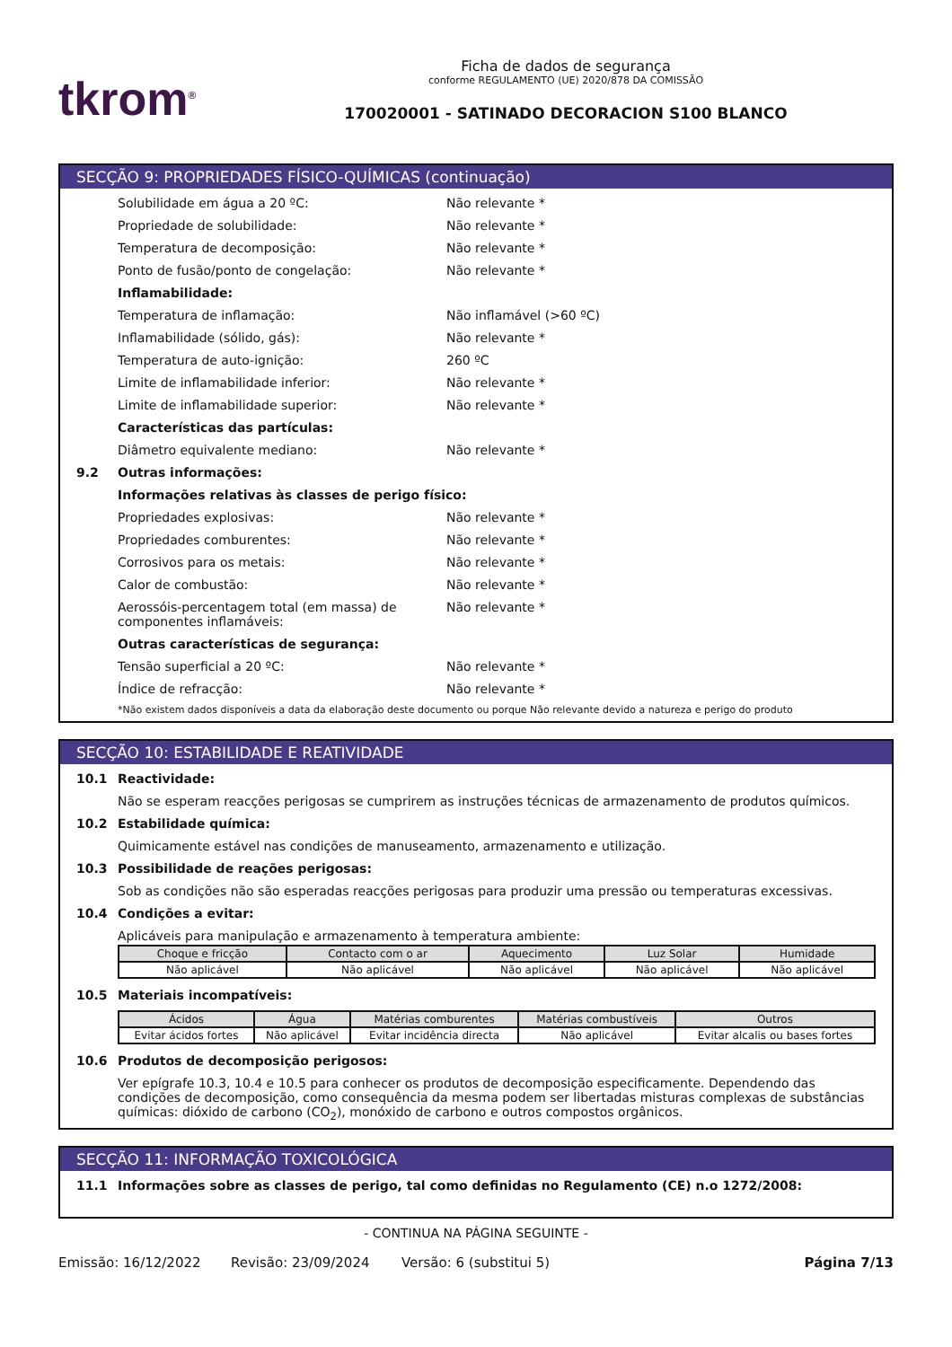tkrom<sup>®</sup>
Ficha de dados de segurança
conforme REGULAMENTO (UE) 2020/878 DA COMISSÃO
170020001 - SATINADO DECORACION S100 BLANCO
SECÇÃO 9: PROPRIEDADES FÍSICO-QUÍMICAS (continuação)
Solubilidade em água a 20 ºC: Não relevante *
Propriedade de solubilidade: Não relevante *
Temperatura de decomposição: Não relevante *
Ponto de fusão/ponto de congelação: Não relevante *
Inflamabilidade:
Temperatura de inflamação: Não inflamável (>60 ºC)
Inflamabilidade (sólido, gás): Não relevante *
Temperatura de auto-ignição: 260 ºC
Limite de inflamabilidade inferior: Não relevante *
Limite de inflamabilidade superior: Não relevante *
Características das partículas:
Diâmetro equivalente mediano: Não relevante *
9.2 Outras informações:
Informações relativas às classes de perigo físico:
Propriedades explosivas: Não relevante *
Propriedades comburentes: Não relevante *
Corrosivos para os metais: Não relevante *
Calor de combustão: Não relevante *
Aerossóis-percentagem total (em massa) de componentes inflamáveis: Não relevante *
Outras características de segurança:
Tensão superficial a 20 ºC: Não relevante *
Índice de refracção: Não relevante *
*Não existem dados disponíveis a data da elaboração deste documento ou porque Não relevante devido a natureza e perigo do produto
SECÇÃO 10: ESTABILIDADE E REATIVIDADE
10.1 Reactividade:
Não se esperam reacções perigosas se cumprirem as instruções técnicas de armazenamento de produtos químicos.
10.2 Estabilidade química:
Quimicamente estável nas condições de manuseamento, armazenamento e utilização.
10.3 Possibilidade de reações perigosas:
Sob as condições não são esperadas reacções perigosas para produzir uma pressão ou temperaturas excessivas.
10.4 Condições a evitar:
Aplicáveis para manipulação e armazenamento à temperatura ambiente:
| Choque e fricção | Contacto com o ar | Aquecimento | Luz Solar | Humidade |
| --- | --- | --- | --- | --- |
| Não aplicável | Não aplicável | Não aplicável | Não aplicável | Não aplicável |
10.5 Materiais incompatíveis:
| Ácidos | Água | Matérias comburentes | Matérias combustíveis | Outros |
| --- | --- | --- | --- | --- |
| Evitar ácidos fortes | Não aplicável | Evitar incidência directa | Não aplicável | Evitar alcalis ou bases fortes |
10.6 Produtos de decomposição perigosos:
Ver epígrafe 10.3, 10.4 e 10.5 para conhecer os produtos de decomposição especificamente. Dependendo das condições de decomposição, como consequência da mesma podem ser libertadas misturas complexas de substâncias químicas: dióxido de carbono (CO<sub>2</sub>), monóxido de carbono e outros compostos orgânicos.
SECÇÃO 11: INFORMAÇÃO TOXICOLÓGICA
11.1 Informações sobre as classes de perigo, tal como definidas no Regulamento (CE) n.o 1272/2008:
- CONTINUA NA PÁGINA SEGUINTE -
Emissão: 16/12/2022 Revisão: 23/09/2024 Versão: 6 (substitui 5) Página 7/13